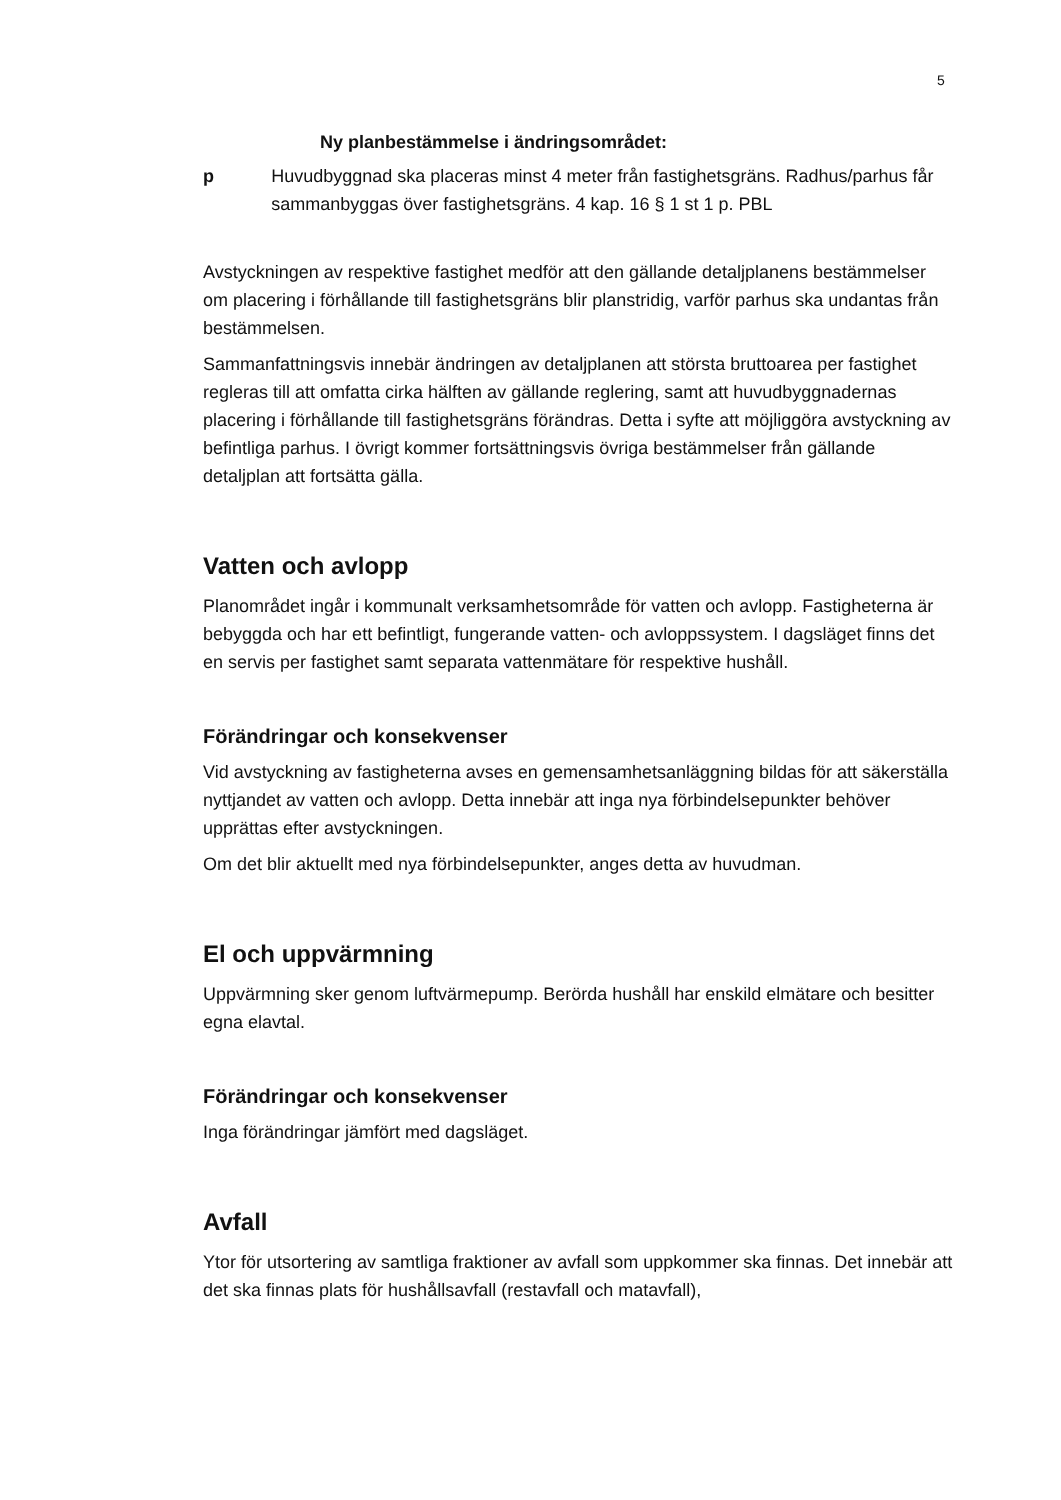5
Ny planbestämmelse i ändringsområdet:
p Huvudbyggnad ska placeras minst 4 meter från fastighetsgräns. Radhus/parhus får sammanbyggas över fastighetsgräns. 4 kap. 16 § 1 st 1 p. PBL
Avstyckningen av respektive fastighet medför att den gällande detaljplanens bestämmelser om placering i förhållande till fastighetsgräns blir planstridig, varför parhus ska undantas från bestämmelsen.
Sammanfattningsvis innebär ändringen av detaljplanen att största bruttoarea per fastighet regleras till att omfatta cirka hälften av gällande reglering, samt att huvudbyggnadernas placering i förhållande till fastighetsgräns förändras. Detta i syfte att möjliggöra avstyckning av befintliga parhus. I övrigt kommer fortsättningsvis övriga bestämmelser från gällande detaljplan att fortsätta gälla.
Vatten och avlopp
Planområdet ingår i kommunalt verksamhetsområde för vatten och avlopp. Fastigheterna är bebyggda och har ett befintligt, fungerande vatten- och avloppssystem. I dagsläget finns det en servis per fastighet samt separata vattenmätare för respektive hushåll.
Förändringar och konsekvenser
Vid avstyckning av fastigheterna avses en gemensamhetsanläggning bildas för att säkerställa nyttjandet av vatten och avlopp. Detta innebär att inga nya förbindelsepunkter behöver upprättas efter avstyckningen.
Om det blir aktuellt med nya förbindelsepunkter, anges detta av huvudman.
El och uppvärmning
Uppvärmning sker genom luftvärmepump. Berörda hushåll har enskild elmätare och besitter egna elavtal.
Förändringar och konsekvenser
Inga förändringar jämfört med dagsläget.
Avfall
Ytor för utsortering av samtliga fraktioner av avfall som uppkommer ska finnas. Det innebär att det ska finnas plats för hushållsavfall (restavfall och matavfall),